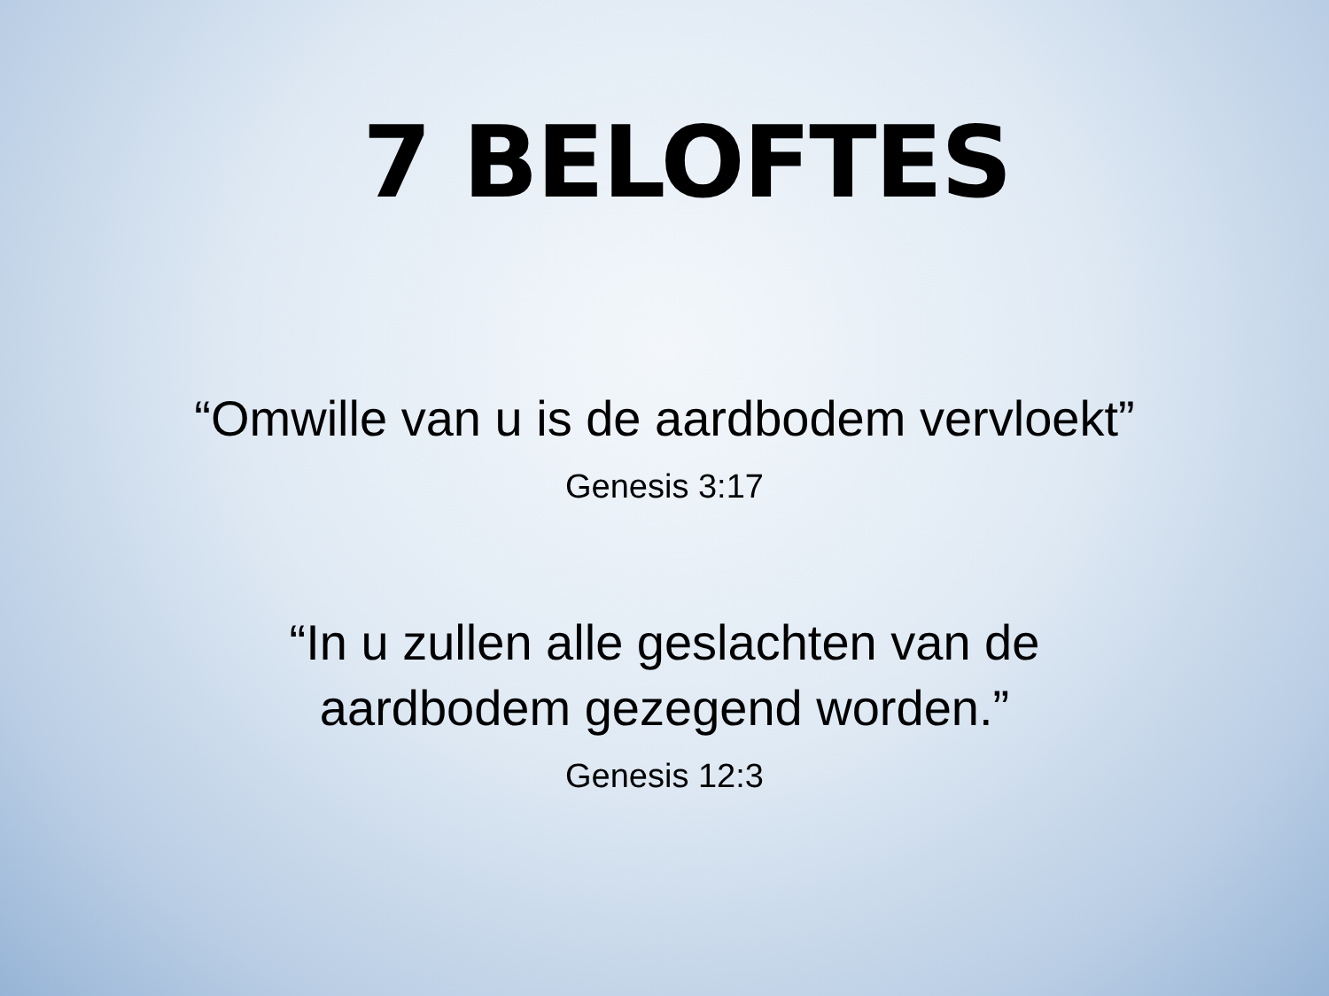7 BELOFTES
“Omwille van u is de aardbodem vervloekt”
Genesis 3:17
“In u zullen alle geslachten van de
aardbodem gezegend worden.”
Genesis 12:3